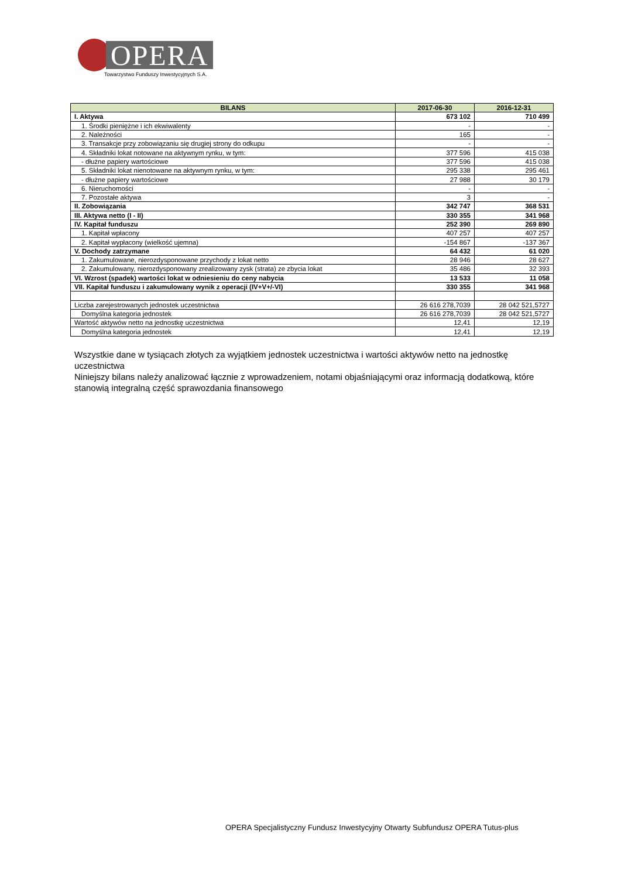OPERA
Towarzystwo Funduszy Inwestycyjnych S.A.
| BILANS | 2017-06-30 | 2016-12-31 |
| --- | --- | --- |
| I. Aktywa | 673 102 | 710 499 |
| 1. Środki pieniężne i ich ekwiwalenty | - | - |
| 2. Należności | 165 | - |
| 3. Transakcje przy zobowiązaniu się drugiej strony do odkupu | - | - |
| 4. Składniki lokat notowane na aktywnym rynku, w tym: | 377 596 | 415 038 |
| - dłużne papiery wartościowe | 377 596 | 415 038 |
| 5. Składniki lokat nienotowane na aktywnym rynku, w tym: | 295 338 | 295 461 |
| - dłużne papiery wartościowe | 27 988 | 30 179 |
| 6. Nieruchomości | - | - |
| 7. Pozostałe aktywa | 3 | - |
| II. Zobowiązania | 342 747 | 368 531 |
| III. Aktywa netto (I - II) | 330 355 | 341 968 |
| IV. Kapitał funduszu | 252 390 | 269 890 |
| 1. Kapitał wpłacony | 407 257 | 407 257 |
| 2. Kapitał wypłacony (wielkość ujemna) | -154 867 | -137 367 |
| V. Dochody zatrzymane | 64 432 | 61 020 |
| 1. Zakumulowane, nierozdysponowane przychody z lokat netto | 28 946 | 28 627 |
| 2. Zakumulowany, nierozdysponowany zrealizowany zysk (strata) ze zbycia lokat | 35 486 | 32 393 |
| VI. Wzrost (spadek) wartości lokat w odniesieniu do ceny nabycia | 13 533 | 11 058 |
| VII. Kapitał funduszu i zakumulowany wynik z operacji (IV+V+/-VI) | 330 355 | 341 968 |
| Liczba zarejestrowanych jednostek uczestnictwa | 26 616 278,7039 | 28 042 521,5727 |
| Domyślna kategoria jednostek | 26 616 278,7039 | 28 042 521,5727 |
| Wartość aktywów netto na jednostkę uczestnictwa | 12,41 | 12,19 |
| Domyślna kategoria jednostek | 12,41 | 12,19 |
Wszystkie dane w tysiącach złotych za wyjątkiem jednostek uczestnictwa i wartości aktywów netto na jednostkę uczestnictwa
Niniejszy bilans należy analizować łącznie z wprowadzeniem, notami objaśniającymi oraz informacją dodatkową, które stanowią integralną część sprawozdania finansowego
OPERA Specjalistyczny Fundusz Inwestycyjny Otwarty Subfundusz OPERA Tutus-plus